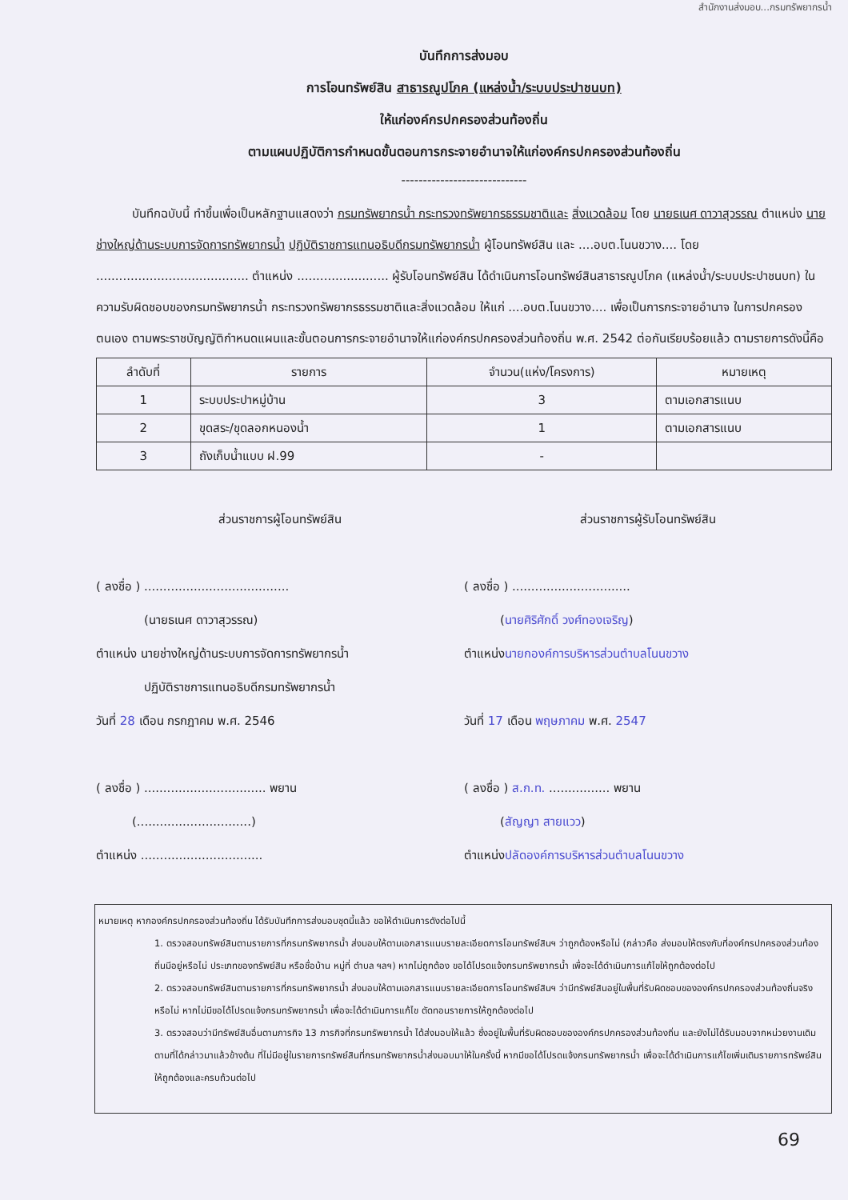สำนักงานส่งมอบ...กรมทรัพยากรน้ำ
บันทึกการส่งมอบ
การโอนทรัพย์สิน สาธารณูปโภค (แหล่งน้ำ/ระบบประปาชนบท)
ให้แก่องค์กรปกครองส่วนท้องถิ่น
ตามแผนปฏิบัติการกำหนดขั้นตอนการกระจายอำนาจให้แก่องค์กรปกครองส่วนท้องถิ่น
-----------------------------
   บันทึกฉบับนี้ ทำขึ้นเพื่อเป็นหลักฐานแสดงว่า กรมทรัพยากรน้ำ กระทรวงทรัพยากรธรรมชาติและ สิ่งแวดล้อม โดย นายธเนศ ดาวาสุวรรณ ตำแหน่ง นายช่างใหญ่ด้านระบบการจัดการทรัพยากรน้ำ ปฏิบัติราชการแทนอธิบดีกรมทรัพยากรน้ำ ผู้โอนทรัพย์สิน และ ....อบต.โนนขวาง.... โดย ........................................ ตำแหน่ง ........................ ผู้รับโอนทรัพย์สิน ได้ดำเนินการโอนทรัพย์สินสาธารณูปโภค (แหล่งน้ำ/ระบบประปาชนบท) ในความรับผิดชอบของกรมทรัพยากรน้ำ กระทรวงทรัพยากรธรรมชาติและสิ่งแวดล้อม ให้แก่ ....อบต.โนนขวาง.... เพื่อเป็นการกระจายอำนาจ ในการปกครองตนเอง ตามพระราชบัญญัติกำหนดแผนและขั้นตอนการกระจายอำนาจให้แก่องค์กรปกครองส่วนท้องถิ่น พ.ศ. 2542 ต่อกันเรียบร้อยแล้ว ตามรายการดังนี้คือ
| ลำดับที่ | รายการ | จำนวน(แห่ง/โครงการ) | หมายเหตุ |
| --- | --- | --- | --- |
| 1 | ระบบประปาหมู่บ้าน | 3 | ตามเอกสารแนบ |
| 2 | ขุดสระ/ขุดลอกหนองน้ำ | 1 | ตามเอกสารแนบ |
| 3 | ถังเก็บน้ำแบบ ฝ.99 | - | |
ส่วนราชการผู้โอนทรัพย์สิน
( ลงชื่อ ) ......................................
    (นายธเนศ ดาวาสุวรรณ)
ตำแหน่ง นายช่างใหญ่ด้านระบบการจัดการทรัพยากรน้ำ
    ปฏิบัติราชการแทนอธิบดีกรมทรัพยากรน้ำ
วันที่ 28 เดือน กรกฎาคม พ.ศ. 2546
( ลงชื่อ ) ................................ พยาน
   (..............................)
ตำแหน่ง ................................
ส่วนราชการผู้รับโอนทรัพย์สิน
( ลงชื่อ ) ...............................
   (นายศิริศักดิ์ วงศ์ทองเจริญ)
ตำแหน่งนายกองค์การบริหารส่วนตำบลโนนขวาง
วันที่ 17 เดือน พฤษภาคม พ.ศ. 2547
( ลงชื่อ ) ส.ก.ท. ................ พยาน
   (สัญญา สายแวว)
ตำแหน่งปลัดองค์การบริหารส่วนตำบลโนนขวาง
หมายเหตุ หากองค์กรปกครองส่วนท้องถิ่น ได้รับบันทึกการส่งมอบชุดนี้แล้ว ขอให้ดำเนินการดังต่อไปนี้
1. ตรวจสอบทรัพย์สินตามรายการที่กรมทรัพยากรน้ำ ส่งมอบให้ตามเอกสารแนบรายละเอียดการโอนทรัพย์สินฯ ว่าถูกต้องหรือไม่ (กล่าวคือ ส่งมอบให้ตรงกับที่องค์กรปกครองส่วนท้องถิ่นมีอยู่หรือไม่ ประเภทของทรัพย์สิน หรือชื่อบ้าน หมู่ที่ ตำบล ฯลฯ) หากไม่ถูกต้อง ขอได้โปรดแจ้งกรมทรัพยากรน้ำ เพื่อจะได้ดำเนินการแก้ไขให้ถูกต้องต่อไป
2. ตรวจสอบทรัพย์สินตามรายการที่กรมทรัพยากรน้ำ ส่งมอบให้ตามเอกสารแนบรายละเอียดการโอนทรัพย์สินฯ ว่ามีทรัพย์สินอยู่ในพื้นที่รับผิดชอบขององค์กรปกครองส่วนท้องถิ่นจริงหรือไม่ หากไม่มีขอได้โปรดแจ้งกรมทรัพยากรน้ำ เพื่อจะได้ดำเนินการแก้ไข ตัดทอนรายการให้ถูกต้องต่อไป
3. ตรวจสอบว่ามีทรัพย์สินอื่นตามภารกิจ 13 ภารกิจที่กรมทรัพยากรน้ำ ได้ส่งมอบให้แล้ว ซึ่งอยู่ในพื้นที่รับผิดชอบขององค์กรปกครองส่วนท้องถิ่น และยังไม่ได้รับมอบจากหน่วยงานเดิมตามที่ได้กล่าวมาแล้วข้างต้น ที่ไม่มีอยู่ในรายการทรัพย์สินที่กรมทรัพยากรน้ำส่งมอบมาให้ในครั้งนี้ หากมีขอได้โปรดแจ้งกรมทรัพยากรน้ำ เพื่อจะได้ดำเนินการแก้ไขเพิ่มเติมรายการทรัพย์สินให้ถูกต้องและครบถ้วนต่อไป
69